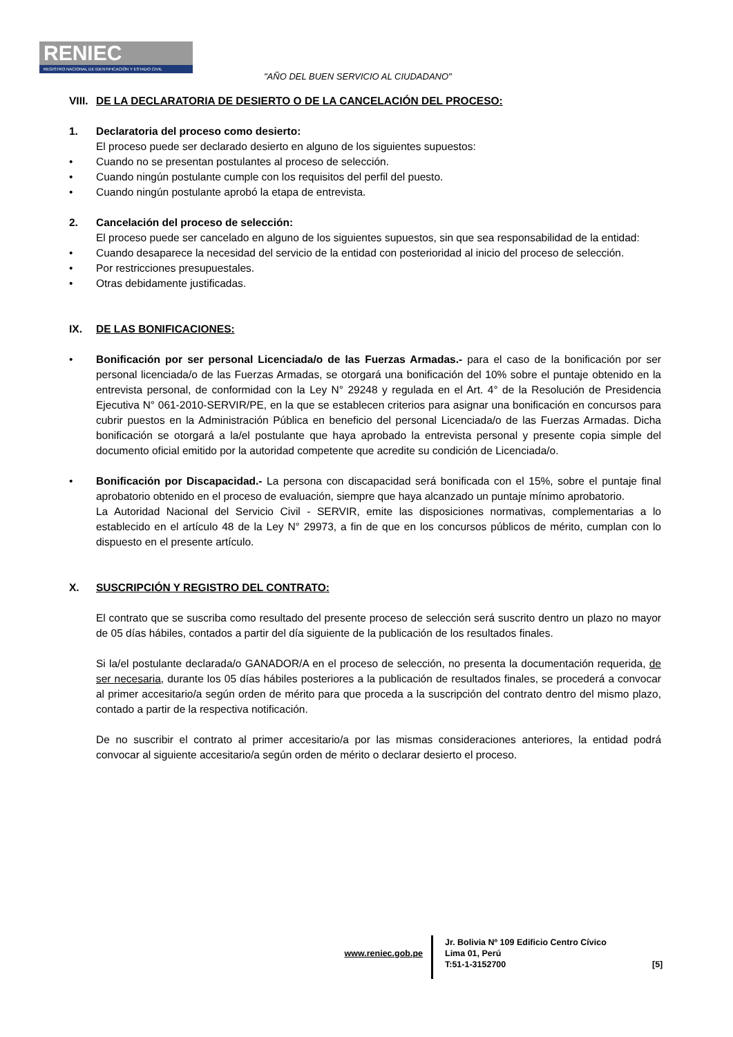RENIEC
REGISTRO NACIONAL DE IDENTIFICACIÓN Y ESTADO CIVIL
"AÑO DEL BUEN SERVICIO AL CIUDADANO"
VIII. DE LA DECLARATORIA DE DESIERTO O DE LA CANCELACIÓN DEL PROCESO:
1. Declaratoria del proceso como desierto:
El proceso puede ser declarado desierto en alguno de los siguientes supuestos:
• Cuando no se presentan postulantes al proceso de selección.
• Cuando ningún postulante cumple con los requisitos del perfil del puesto.
• Cuando ningún postulante aprobó la etapa de entrevista.
2. Cancelación del proceso de selección:
El proceso puede ser cancelado en alguno de los siguientes supuestos, sin que sea responsabilidad de la entidad:
• Cuando desaparece la necesidad del servicio de la entidad con posterioridad al inicio del proceso de selección.
• Por restricciones presupuestales.
• Otras debidamente justificadas.
IX. DE LAS BONIFICACIONES:
• Bonificación por ser personal Licenciada/o de las Fuerzas Armadas.- para el caso de la bonificación por ser personal licenciada/o de las Fuerzas Armadas, se otorgará una bonificación del 10% sobre el puntaje obtenido en la entrevista personal, de conformidad con la Ley N° 29248 y regulada en el Art. 4° de la Resolución de Presidencia Ejecutiva N° 061-2010-SERVIR/PE, en la que se establecen criterios para asignar una bonificación en concursos para cubrir puestos en la Administración Pública en beneficio del personal Licenciada/o de las Fuerzas Armadas. Dicha bonificación se otorgará a la/el postulante que haya aprobado la entrevista personal y presente copia simple del documento oficial emitido por la autoridad competente que acredite su condición de Licenciada/o.
• Bonificación por Discapacidad.- La persona con discapacidad será bonificada con el 15%, sobre el puntaje final aprobatorio obtenido en el proceso de evaluación, siempre que haya alcanzado un puntaje mínimo aprobatorio.
La Autoridad Nacional del Servicio Civil - SERVIR, emite las disposiciones normativas, complementarias a lo establecido en el artículo 48 de la Ley N° 29973, a fin de que en los concursos públicos de mérito, cumplan con lo dispuesto en el presente artículo.
X. SUSCRIPCIÓN Y REGISTRO DEL CONTRATO:
El contrato que se suscriba como resultado del presente proceso de selección será suscrito dentro un plazo no mayor de 05 días hábiles, contados a partir del día siguiente de la publicación de los resultados finales.
Si la/el postulante declarada/o GANADOR/A en el proceso de selección, no presenta la documentación requerida, de ser necesaria, durante los 05 días hábiles posteriores a la publicación de resultados finales, se procederá a convocar al primer accesitario/a según orden de mérito para que proceda a la suscripción del contrato dentro del mismo plazo, contado a partir de la respectiva notificación.
De no suscribir el contrato al primer accesitario/a por las mismas consideraciones anteriores, la entidad podrá convocar al siguiente accesitario/a según orden de mérito o declarar desierto el proceso.
www.reniec.gob.pe
Jr. Bolivia Nº 109 Edificio Centro Cívico
Lima 01, Perú
T:51-1-3152700
[5]